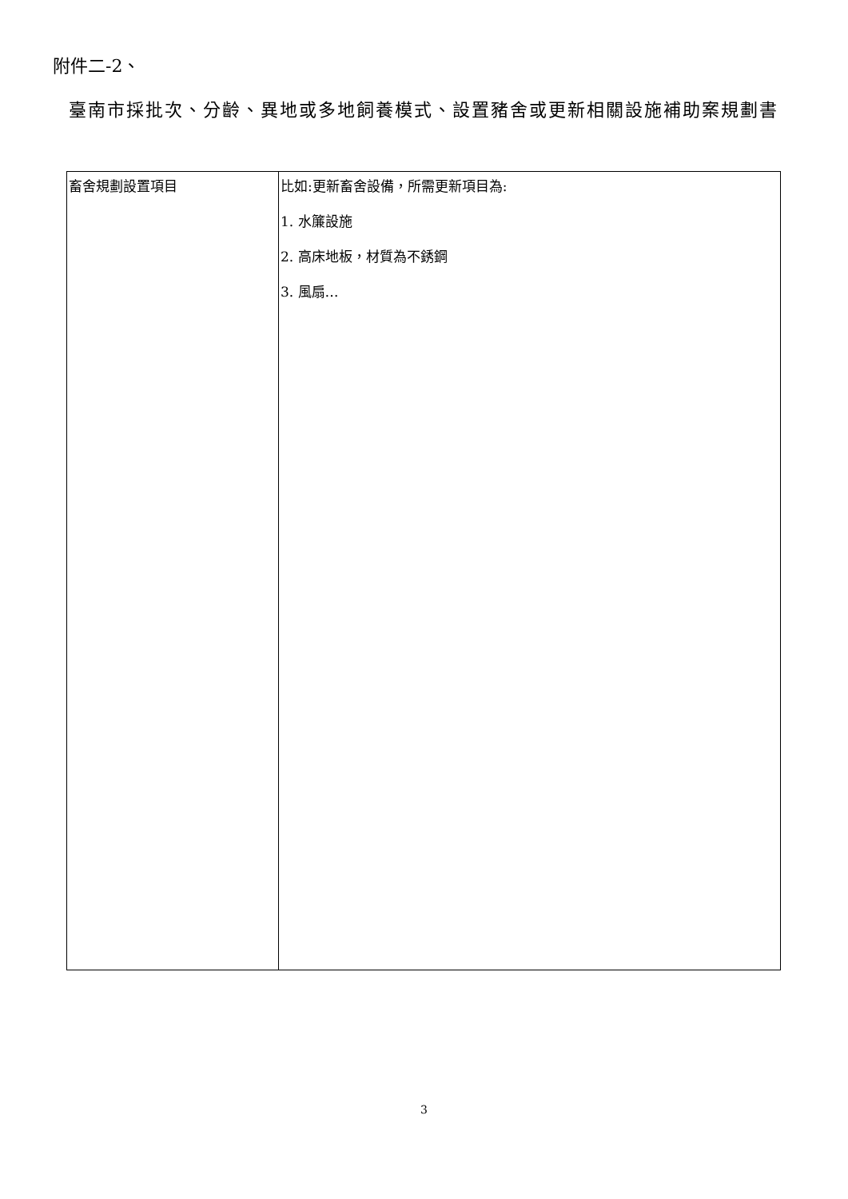附件二-2、
臺南市採批次、分齡、異地或多地飼養模式、設置豬舍或更新相關設施補助案規劃書
| 畜舍規劃設置項目 | 比如:更新畜舍設備，所需更新項目為: 1. 水簾設施 2. 高床地板，材質為不銹鋼 3. 風扇… |
3